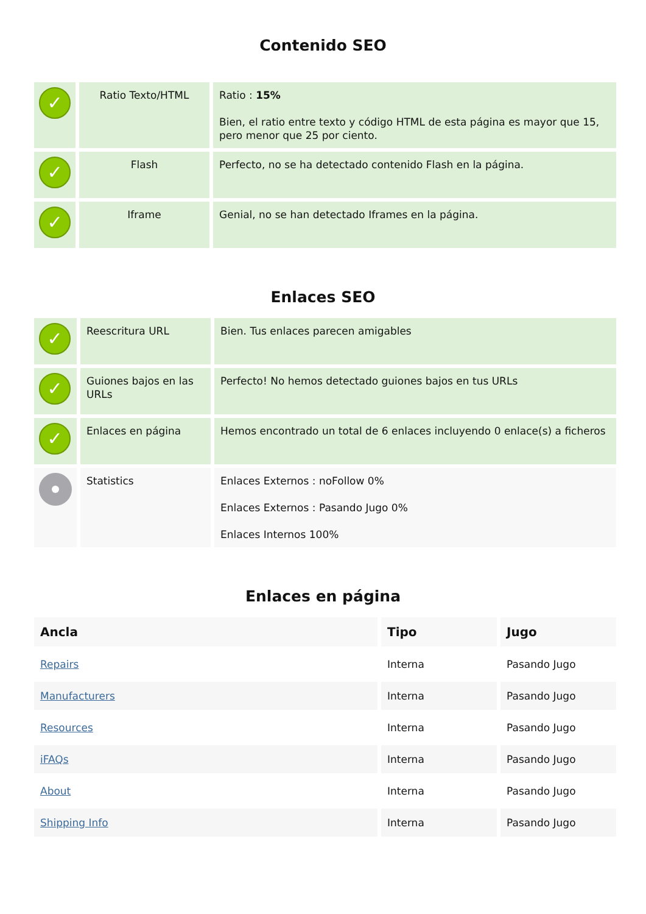Contenido SEO
| ✓ | Ratio Texto/HTML | Ratio : 15% Bien, el ratio entre texto y código HTML de esta página es mayor que 15, pero menor que 25 por ciento. |
| ✓ | Flash | Perfecto, no se ha detectado contenido Flash en la página. |
| ✓ | Iframe | Genial, no se han detectado Iframes en la página. |
Enlaces SEO
| ✓ | Reescritura URL | Bien. Tus enlaces parecen amigables |
| ✓ | Guiones bajos en las URLs | Perfecto! No hemos detectado guiones bajos en tus URLs |
| ✓ | Enlaces en página | Hemos encontrado un total de 6 enlaces incluyendo 0 enlace(s) a ficheros |
| | Statistics | Enlaces Externos : noFollow 0% Enlaces Externos : Pasando Jugo 0% Enlaces Internos 100% |
Enlaces en página
| Ancla | Tipo | Jugo |
| --- | --- | --- |
| Repairs | Interna | Pasando Jugo |
| Manufacturers | Interna | Pasando Jugo |
| Resources | Interna | Pasando Jugo |
| iFAQs | Interna | Pasando Jugo |
| About | Interna | Pasando Jugo |
| Shipping Info | Interna | Pasando Jugo |